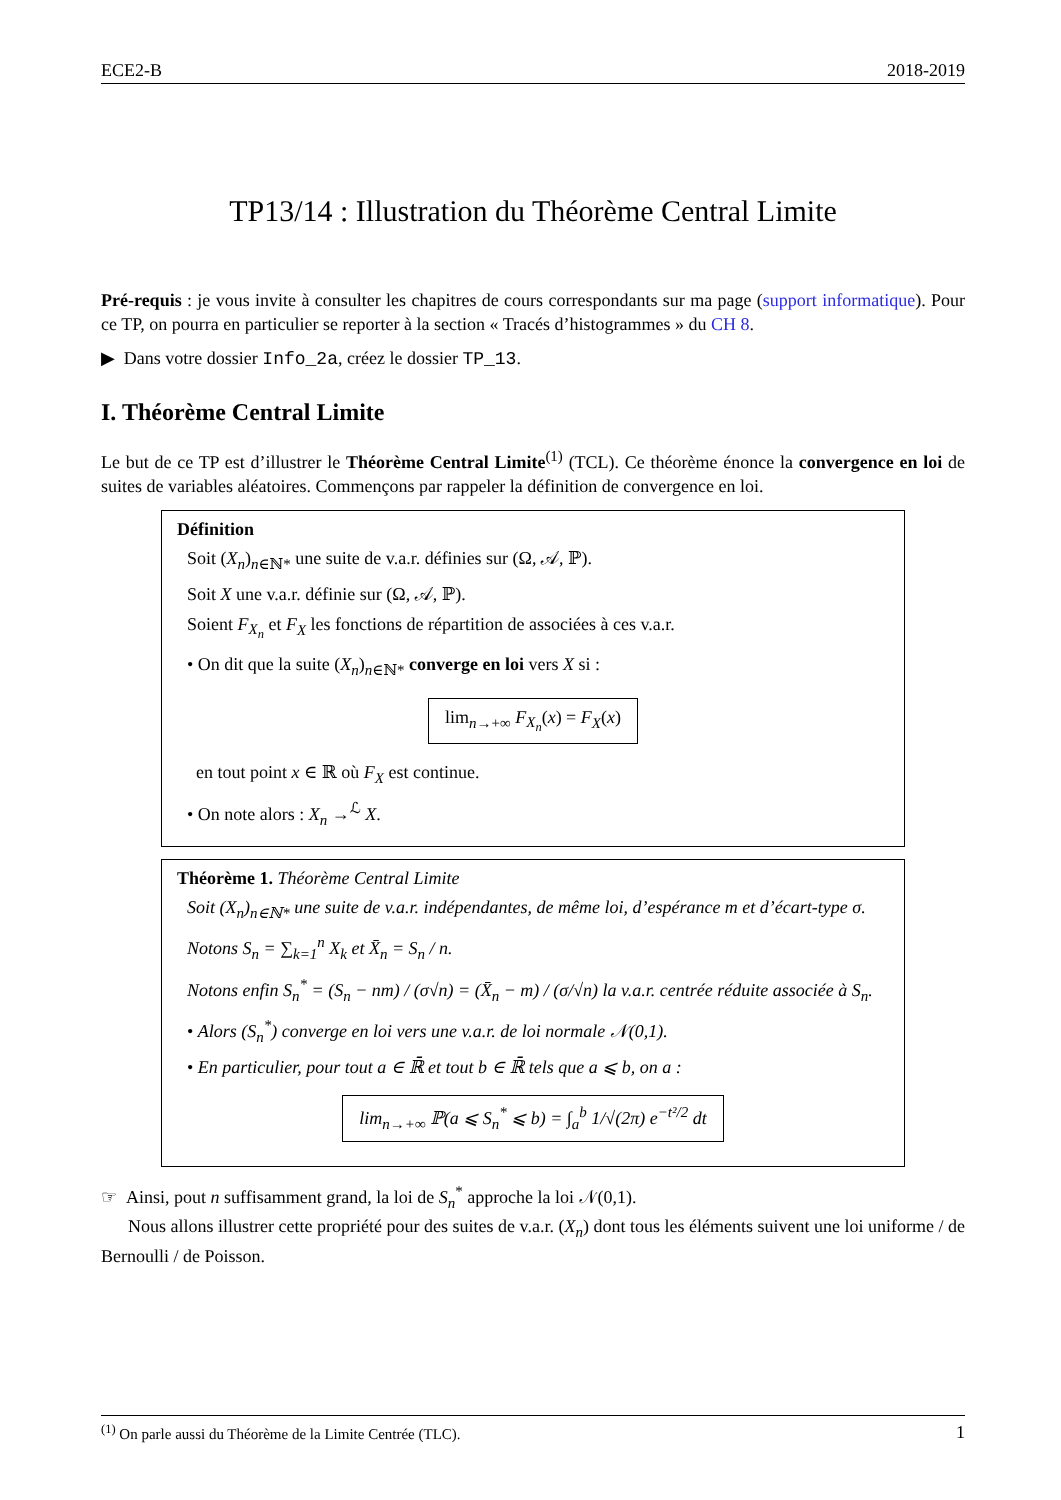ECE2-B 2018-2019
TP13/14 : Illustration du Théorème Central Limite
Pré-requis : je vous invite à consulter les chapitres de cours correspondants sur ma page (support informatique). Pour ce TP, on pourra en particulier se reporter à la section « Tracés d’histogrammes » du CH 8.
▶ Dans votre dossier Info_2a, créez le dossier TP_13.
I. Théorème Central Limite
Le but de ce TP est d’illustrer le Théorème Central Limite<sup>(1)</sup> (TCL). Ce théorème énonce la convergence en loi de suites de variables aléatoires. Commençons par rappeler la définition de convergence en loi.
Définition
Soit (X<sub>n</sub>)<sub>n∈ℕ*</sub> une suite de v.a.r. définies sur (Ω, 𝒜, ℙ).
Soit X une v.a.r. définie sur (Ω, 𝒜, ℙ).
Soient F<sub>X<sub>n</sub></sub> et F<sub>X</sub> les fonctions de répartition de associées à ces v.a.r.
• On dit que la suite (X<sub>n</sub>)<sub>n∈ℕ*</sub> converge en loi vers X si :
lim<sub>n→+∞</sub> F<sub>X<sub>n</sub></sub>(x) = F<sub>X</sub>(x)
en tout point x ∈ ℝ où F<sub>X</sub> est continue.
• On note alors : X<sub>n</sub> →<sup>ℒ</sup> X.
Théorème 1. Théorème Central Limite
Soit (X<sub>n</sub>)<sub>n∈ℕ*</sub> une suite de v.a.r. indépendantes, de même loi, d’espérance m et d’écart-type σ.
Notons S<sub>n</sub> = ∑<sub>k=1</sub><sup>n</sup> X<sub>k</sub> et X̄<sub>n</sub> = S<sub>n</sub> / n.
Notons enfin S<sub>n</sub><sup>*</sup> = (S<sub>n</sub> − nm) / (σ√n) = (X̄<sub>n</sub> − m) / (σ/√n) la v.a.r. centrée réduite associée à S<sub>n</sub>.
• Alors (S<sub>n</sub><sup>*</sup>) converge en loi vers une v.a.r. de loi normale 𝒩(0,1).
• En particulier, pour tout a ∈ ℝ̄ et tout b ∈ ℝ̄ tels que a ⩽ b, on a :
lim<sub>n→+∞</sub> ℙ(a ⩽ S<sub>n</sub><sup>*</sup> ⩽ b) = ∫<sub>a</sub><sup>b</sup> 1/√(2π) e<sup>−t²/2</sup> dt
☞ Ainsi, pout n suffisamment grand, la loi de S<sub>n</sub><sup>*</sup> approche la loi 𝒩(0,1).
Nous allons illustrer cette propriété pour des suites de v.a.r. (X<sub>n</sub>) dont tous les éléments suivent une loi uniforme / de Bernoulli / de Poisson.
<sup>(1)</sup> On parle aussi du Théorème de la Limite Centrée (TLC). 1